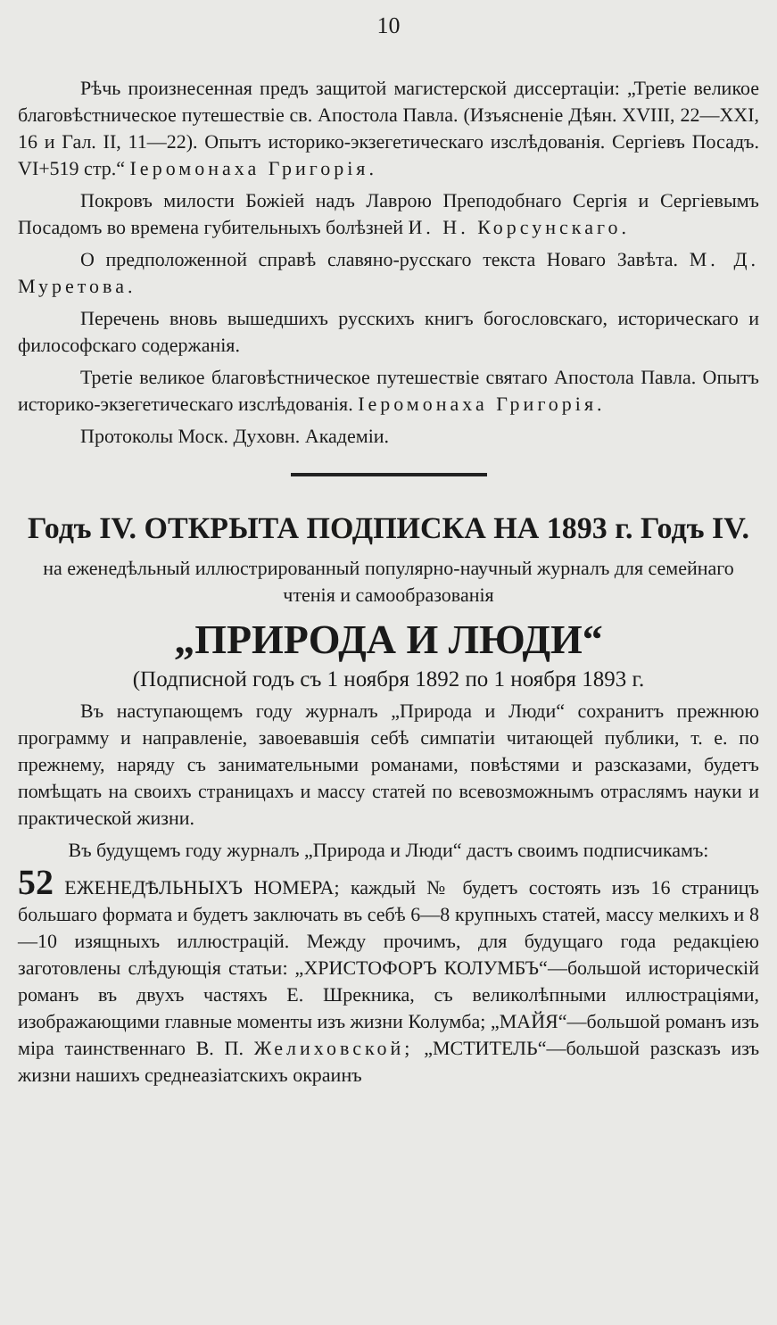10
Рѣчь произнесенная предъ защитой магистерской диссертаціи: „Третіе великое благовѣстническое путешествіе св. Апостола Павла. (Изъясненіе Дѣян. XVIII, 22—XXI, 16 и Гал. II, 11—22). Опытъ историко-экзегетическаго изслѣдованія. Сергіевъ Посадъ. VI+519 стр.“ Іеромонаха Григорія.
Покровъ милости Божіей надъ Лаврою Преподобнаго Сергія и Сергіевымъ Посадомъ во времена губительныхъ болѣзней И. Н. Корсунскаго.
О предположенной справѣ славяно-русскаго текста Новаго Завѣта. М. Д. Муретова.
Перечень вновь вышедшихъ русскихъ книгъ богословскаго, историческаго и философскаго содержанія.
Третіе великое благовѣстническое путешествіе святаго Апостола Павла. Опытъ историко-экзегетическаго изслѣдованія. Іеромонаха Григорія.
Протоколы Моск. Духовн. Академіи.
Годъ IV. ОТКРЫТА ПОДПИСКА НА 1893 г. Годъ IV.
на еженедѣльный иллюстрированный популярно-научный журналъ для семейнаго чтенія и самообразованія
„ПРИРОДА И ЛЮДИ“
(Подписной годъ съ 1 ноября 1892 по 1 ноября 1893 г.
Въ наступающемъ году журналъ „Природа и Люди“ сохранитъ прежнюю программу и направленіе, завоевавшія себѣ симпатіи читающей публики, т. е. по прежнему, наряду съ занимательными романами, повѣстями и разсказами, будетъ помѣщать на своихъ страницахъ и массу статей по всевозможнымъ отраслямъ науки и практической жизни.
Въ будущемъ году журналъ „Природа и Люди“ дастъ своимъ подписчикамъ:
52 ЕЖЕНЕДѢЛЬНЫХЪ НОМЕРА; каждый № будетъ состоять изъ 16 страницъ большаго формата и будетъ заключать въ себѣ 6—8 крупныхъ статей, массу мелкихъ и 8—10 изящныхъ иллюстрацій. Между прочимъ, для будущаго года редакціею заготовлены слѣдующія статьи: „ХРИСТОФОРЪ КОЛУМБЪ“—большой историческій романъ въ двухъ частяхъ Е. Шрекника, съ великолѣпными иллюстраціями, изображающими главные моменты изъ жизни Колумба; „МАЙЯ“—большой романъ изъ міра таинственнаго В. П. Желиховской; „МСТИТЕЛЬ“—большой разсказъ изъ жизни нашихъ среднеазіатскихъ окраинъ